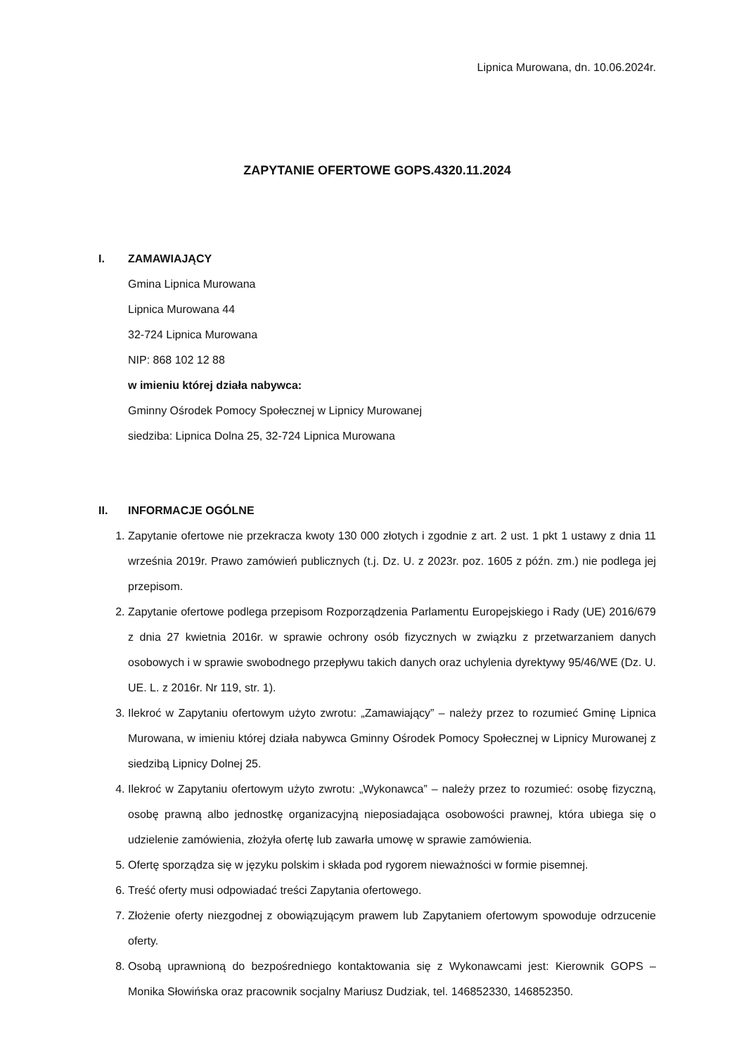Lipnica Murowana, dn. 10.06.2024r.
ZAPYTANIE OFERTOWE GOPS.4320.11.2024
I. ZAMAWIAJĄCY
Gmina Lipnica Murowana
Lipnica Murowana 44
32-724 Lipnica Murowana
NIP: 868 102 12 88
w imieniu której działa nabywca:
Gminny Ośrodek Pomocy Społecznej w Lipnicy Murowanej
siedziba: Lipnica Dolna 25, 32-724 Lipnica Murowana
II. INFORMACJE OGÓLNE
1. Zapytanie ofertowe nie przekracza kwoty 130 000 złotych i zgodnie z art. 2 ust. 1 pkt 1 ustawy z dnia 11 września 2019r. Prawo zamówień publicznych (t.j. Dz. U. z 2023r. poz. 1605 z późn. zm.) nie podlega jej przepisom.
2. Zapytanie ofertowe podlega przepisom Rozporządzenia Parlamentu Europejskiego i Rady (UE) 2016/679 z dnia 27 kwietnia 2016r. w sprawie ochrony osób fizycznych w związku z przetwarzaniem danych osobowych i w sprawie swobodnego przepływu takich danych oraz uchylenia dyrektywy 95/46/WE (Dz. U. UE. L. z 2016r. Nr 119, str. 1).
3. Ilekroć w Zapytaniu ofertowym użyto zwrotu: „Zamawiający” – należy przez to rozumieć Gminę Lipnica Murowana, w imieniu której działa nabywca Gminny Ośrodek Pomocy Społecznej w Lipnicy Murowanej z siedzibą Lipnicy Dolnej 25.
4. Ilekroć w Zapytaniu ofertowym użyto zwrotu: „Wykonawca” – należy przez to rozumieć: osobę fizyczną, osobę prawną albo jednostkę organizacyjną nieposiadająca osobowości prawnej, która ubiega się o udzielenie zamówienia, złożyła ofertę lub zawarła umowę w sprawie zamówienia.
5. Ofertę sporządza się w języku polskim i składa pod rygorem nieważności w formie pisemnej.
6. Treść oferty musi odpowiadać treści Zapytania ofertowego.
7. Złożenie oferty niezgodnej z obowiązującym prawem lub Zapytaniem ofertowym spowoduje odrzucenie oferty.
8. Osobą uprawnioną do bezpośredniego kontaktowania się z Wykonawcami jest: Kierownik GOPS – Monika Słowińska oraz pracownik socjalny Mariusz Dudziak, tel. 146852330, 146852350.